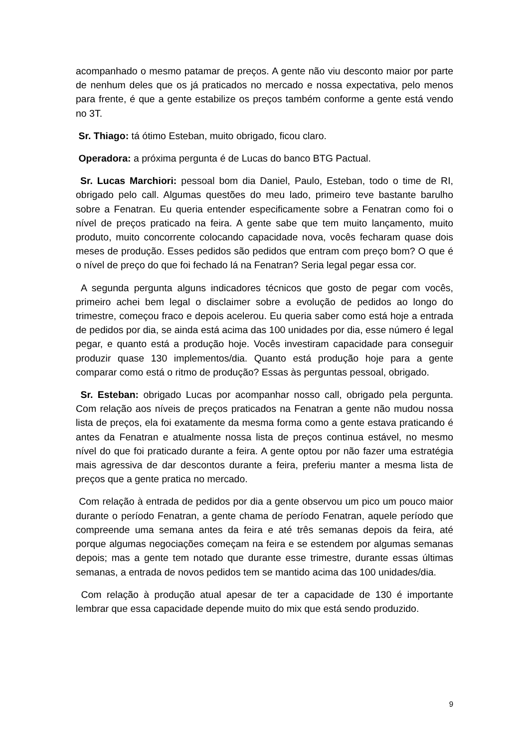acompanhado o mesmo patamar de preços. A gente não viu desconto maior por parte de nenhum deles que os já praticados no mercado e nossa expectativa, pelo menos para frente, é que a gente estabilize os preços também conforme a gente está vendo no 3T.
Sr. Thiago: tá ótimo Esteban, muito obrigado, ficou claro.
Operadora: a próxima pergunta é de Lucas do banco BTG Pactual.
Sr. Lucas Marchiori: pessoal bom dia Daniel, Paulo, Esteban, todo o time de RI, obrigado pelo call. Algumas questões do meu lado, primeiro teve bastante barulho sobre a Fenatran. Eu queria entender especificamente sobre a Fenatran como foi o nível de preços praticado na feira. A gente sabe que tem muito lançamento, muito produto, muito concorrente colocando capacidade nova, vocês fecharam quase dois meses de produção. Esses pedidos são pedidos que entram com preço bom? O que é o nível de preço do que foi fechado lá na Fenatran? Seria legal pegar essa cor.
A segunda pergunta alguns indicadores técnicos que gosto de pegar com vocês, primeiro achei bem legal o disclaimer sobre a evolução de pedidos ao longo do trimestre, começou fraco e depois acelerou. Eu queria saber como está hoje a entrada de pedidos por dia, se ainda está acima das 100 unidades por dia, esse número é legal pegar, e quanto está a produção hoje. Vocês investiram capacidade para conseguir produzir quase 130 implementos/dia. Quanto está produção hoje para a gente comparar como está o ritmo de produção? Essas às perguntas pessoal, obrigado.
Sr. Esteban: obrigado Lucas por acompanhar nosso call, obrigado pela pergunta. Com relação aos níveis de preços praticados na Fenatran a gente não mudou nossa lista de preços, ela foi exatamente da mesma forma como a gente estava praticando é antes da Fenatran e atualmente nossa lista de preços continua estável, no mesmo nível do que foi praticado durante a feira. A gente optou por não fazer uma estratégia mais agressiva de dar descontos durante a feira, preferiu manter a mesma lista de preços que a gente pratica no mercado.
Com relação à entrada de pedidos por dia a gente observou um pico um pouco maior durante o período Fenatran, a gente chama de período Fenatran, aquele período que compreende uma semana antes da feira e até três semanas depois da feira, até porque algumas negociações começam na feira e se estendem por algumas semanas depois; mas a gente tem notado que durante esse trimestre, durante essas últimas semanas, a entrada de novos pedidos tem se mantido acima das 100 unidades/dia.
Com relação à produção atual apesar de ter a capacidade de 130 é importante lembrar que essa capacidade depende muito do mix que está sendo produzido.
9